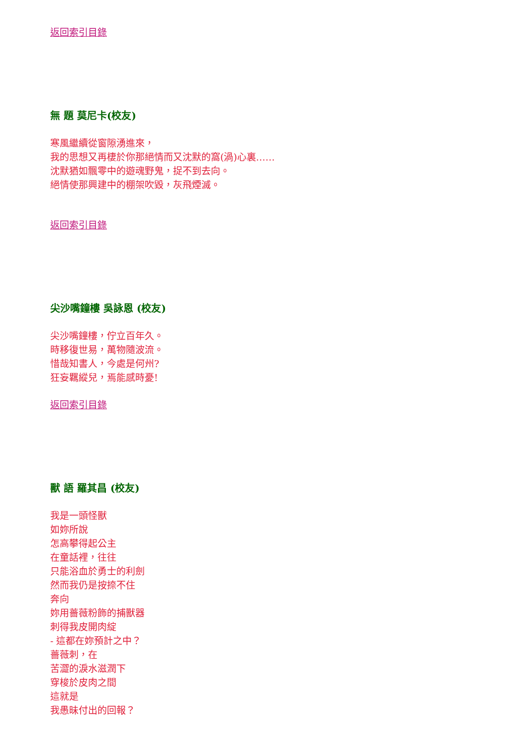返回索引目錄
無 題 莫尼卡(校友)
寒風繼續從窗隙湧進來，
我的思想又再棲於你那絕情而又沈默的窩(渦)心裏……
沈默猶如飄零中的遊魂野鬼，捉不到去向。
絕情使那興建中的棚架吹毀，灰飛煙滅。
返回索引目錄
尖沙嘴鐘樓 吳詠恩 (校友)
尖沙嘴鐘樓，佇立百年久。
時移復世易，萬物隨波流。
惜哉知書人，今處是何州?
狂妄羈縱兒，焉能感時憂!
返回索引目錄
獸 語 羅其昌 (校友)
我是一頭怪獸
如妳所說
怎高攀得起公主
在童話裡，往往
只能浴血於勇士的利劍
然而我仍是按捺不住
奔向
妳用薔薇粉飾的捕獸器
刺得我皮開肉綻
- 這都在妳預計之中？
薔薇刺，在
苦澀的淚水滋潤下
穿梭於皮肉之間
這就是
我愚昧付出的回報？